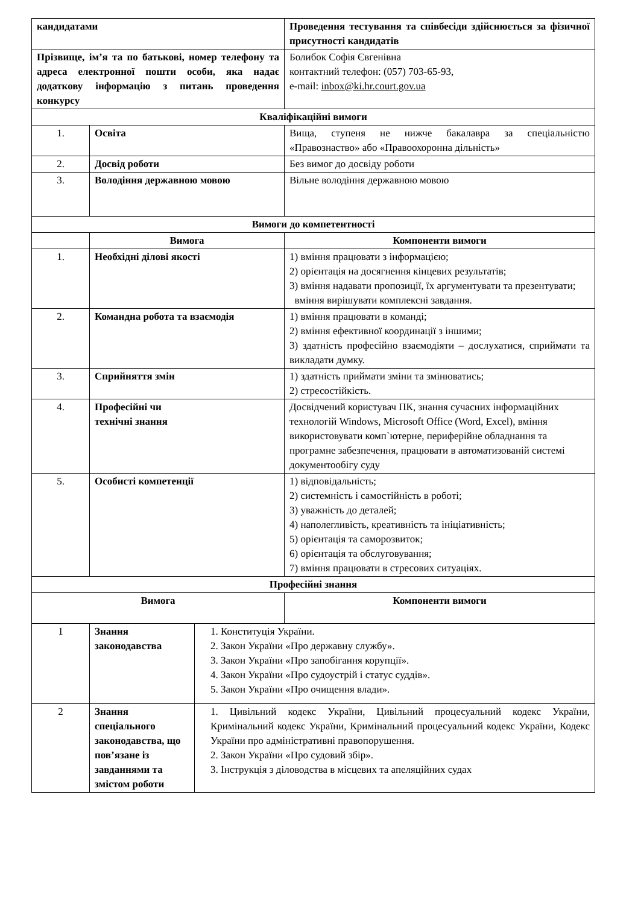| кандидатами | | | Проведення тестування та співбесіди здійснюється за фізичної присутності кандидатів |
| Прізвище, ім’я та по батькові, номер телефону та адреса електронної пошти особи, яка надає додаткову інформацію з питань проведення конкурсу | | | Болибок Софія Євгенівна контактний телефон: (057) 703-65-93, e-mail: inbox@ki.hr.court.gov.ua |
| Кваліфікаційні вимоги | | | |
| 1. | Освіта | | Вища, ступеня не нижче бакалавра за спеціальністю «Правознаство» або «Правоохоронна дільність» |
| 2. | Досвід роботи | | Без вимог до досвіду роботи |
| 3. | Володіння державною мовою | | Вільне володіння державною мовою |
| Вимоги до компетентності | | | |
| | Вимога | | Компоненти вимоги |
| 1. | Необхідні ділові якості | | 1) вміння працювати з інформацією; 2) орієнтація на досягнення кінцевих результатів; 3) вміння надавати пропозиції, їх аргументувати та презентувати; вміння вирішувати комплексні завдання. |
| 2. | Командна робота та взаємодія | | 1) вміння працювати в команді; 2) вміння ефективної координації з іншими; 3) здатність професійно взаємодіяти – дослухатися, сприймати та викладати думку. |
| 3. | Сприйняття змін | | 1) здатність приймати зміни та змінюватись; 2) стресостійкість. |
| 4. | Професійні чи технічні знання | | Досвідчений користувач ПК, знання сучасних інформаційних технологій Windows, Microsoft Office (Word, Excel), вміння використовувати комп`ютерне, периферійне обладнання та програмне забезпечення, працювати в автоматизованій системі документообігу суду |
| 5. | Особисті компетенції | | 1) відповідальність; 2) системність і самостійність в роботі; 3) уважність до деталей; 4) наполегливість, креативність та ініціативність; 5) орієнтація та саморозвиток; 6) орієнтація та обслуговування; 7) вміння працювати в стресових ситуаціях. |
| Професійні знання | | | |
| Вимога | | | Компоненти вимоги |
| 1 | Знання законодавства | 1. Конституція України. 2. Закон України «Про державну службу». 3. Закон України «Про запобігання корупції». 4. Закон України «Про судоустрій і статус суддів». 5. Закон України «Про очищення влади». | |
| 2 | Знання спеціального законодавства, що пов’язане із завданнями та змістом роботи | 1. Цивільний кодекс України, Цивільний процесуальний кодекс України, Кримінальний кодекс України, Кримінальний процесуальний кодекс України, Кодекс України про адміністративні правопорушення. 2. Закон України «Про судовий збір». 3. Інструкція з діловодства в місцевих та апеляційних судах | |